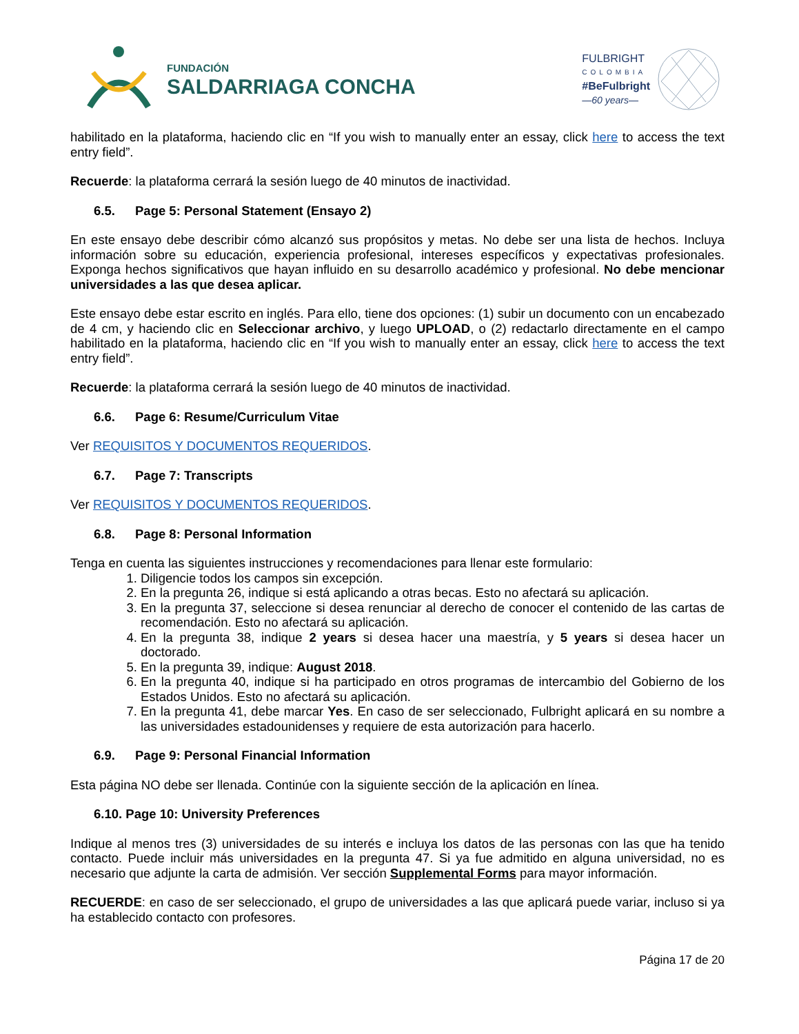FUNDACIÓN
SALDARRIAGA CONCHA
FULBRIGHT
COLOMBIA
#BeFulbright
—60 years—
habilitado en la plataforma, haciendo clic en “If you wish to manually enter an essay, click here to access the text entry field”.
Recuerde: la plataforma cerrará la sesión luego de 40 minutos de inactividad.
6.5. Page 5: Personal Statement (Ensayo 2)
En este ensayo debe describir cómo alcanzó sus propósitos y metas. No debe ser una lista de hechos. Incluya información sobre su educación, experiencia profesional, intereses específicos y expectativas profesionales. Exponga hechos significativos que hayan influido en su desarrollo académico y profesional. No debe mencionar universidades a las que desea aplicar.
Este ensayo debe estar escrito en inglés. Para ello, tiene dos opciones: (1) subir un documento con un encabezado de 4 cm, y haciendo clic en Seleccionar archivo, y luego UPLOAD, o (2) redactarlo directamente en el campo habilitado en la plataforma, haciendo clic en “If you wish to manually enter an essay, click here to access the text entry field”.
Recuerde: la plataforma cerrará la sesión luego de 40 minutos de inactividad.
6.6. Page 6: Resume/Curriculum Vitae
Ver REQUISITOS Y DOCUMENTOS REQUERIDOS.
6.7. Page 7: Transcripts
Ver REQUISITOS Y DOCUMENTOS REQUERIDOS.
6.8. Page 8: Personal Information
Tenga en cuenta las siguientes instrucciones y recomendaciones para llenar este formulario:
1. Diligencie todos los campos sin excepción.
2. En la pregunta 26, indique si está aplicando a otras becas. Esto no afectará su aplicación.
3. En la pregunta 37, seleccione si desea renunciar al derecho de conocer el contenido de las cartas de recomendación. Esto no afectará su aplicación.
4. En la pregunta 38, indique 2 years si desea hacer una maestría, y 5 years si desea hacer un doctorado.
5. En la pregunta 39, indique: August 2018.
6. En la pregunta 40, indique si ha participado en otros programas de intercambio del Gobierno de los Estados Unidos. Esto no afectará su aplicación.
7. En la pregunta 41, debe marcar Yes. En caso de ser seleccionado, Fulbright aplicará en su nombre a las universidades estadounidenses y requiere de esta autorización para hacerlo.
6.9. Page 9: Personal Financial Information
Esta página NO debe ser llenada. Continúe con la siguiente sección de la aplicación en línea.
6.10. Page 10: University Preferences
Indique al menos tres (3) universidades de su interés e incluya los datos de las personas con las que ha tenido contacto. Puede incluir más universidades en la pregunta 47. Si ya fue admitido en alguna universidad, no es necesario que adjunte la carta de admisión. Ver sección Supplemental Forms para mayor información.
RECUERDE: en caso de ser seleccionado, el grupo de universidades a las que aplicará puede variar, incluso si ya ha establecido contacto con profesores.
Página 17 de 20